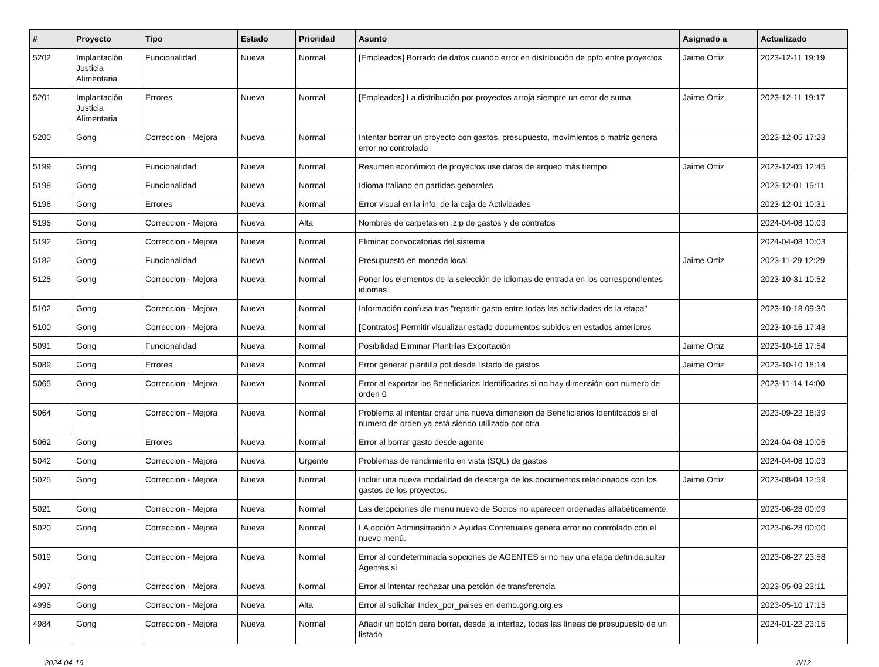| # | Proyecto | Tipo | Estado | Prioridad | Asunto | Asignado a | Actualizado |
| --- | --- | --- | --- | --- | --- | --- | --- |
| 5202 | Implantación Justicia Alimentaria | Funcionalidad | Nueva | Normal | [Empleados] Borrado de datos cuando error en distribución de ppto entre proyectos | Jaime Ortiz | 2023-12-11 19:19 |
| 5201 | Implantación Justicia Alimentaria | Errores | Nueva | Normal | [Empleados] La distribución por proyectos arroja siempre un error de suma | Jaime Ortiz | 2023-12-11 19:17 |
| 5200 | Gong | Correccion - Mejora | Nueva | Normal | Intentar borrar un proyecto con gastos, presupuesto, movimientos o matriz genera error no controlado | | 2023-12-05 17:23 |
| 5199 | Gong | Funcionalidad | Nueva | Normal | Resumen económico de proyectos use datos de arqueo más tiempo | Jaime Ortiz | 2023-12-05 12:45 |
| 5198 | Gong | Funcionalidad | Nueva | Normal | Idioma Italiano en partidas generales | | 2023-12-01 19:11 |
| 5196 | Gong | Errores | Nueva | Normal | Error visual en la info. de la caja de Actividades | | 2023-12-01 10:31 |
| 5195 | Gong | Correccion - Mejora | Nueva | Alta | Nombres de carpetas en .zip de gastos y de contratos | | 2024-04-08 10:03 |
| 5192 | Gong | Correccion - Mejora | Nueva | Normal | Eliminar convocatorias del sistema | | 2024-04-08 10:03 |
| 5182 | Gong | Funcionalidad | Nueva | Normal | Presupuesto en moneda local | Jaime Ortiz | 2023-11-29 12:29 |
| 5125 | Gong | Correccion - Mejora | Nueva | Normal | Poner los elementos de la selección de idiomas de entrada en los correspondientes idiomas | | 2023-10-31 10:52 |
| 5102 | Gong | Correccion - Mejora | Nueva | Normal | Información confusa tras "repartir gasto entre todas las actividades de la etapa" | | 2023-10-18 09:30 |
| 5100 | Gong | Correccion - Mejora | Nueva | Normal | [Contratos] Permitir visualizar estado documentos subidos en estados anteriores | | 2023-10-16 17:43 |
| 5091 | Gong | Funcionalidad | Nueva | Normal | Posibilidad Eliminar Plantillas Exportación | Jaime Ortiz | 2023-10-16 17:54 |
| 5089 | Gong | Errores | Nueva | Normal | Error generar plantilla pdf desde listado de gastos | Jaime Ortiz | 2023-10-10 18:14 |
| 5065 | Gong | Correccion - Mejora | Nueva | Normal | Error al exportar los Beneficiarios Identificados si no hay dimensión con numero de orden 0 | | 2023-11-14 14:00 |
| 5064 | Gong | Correccion - Mejora | Nueva | Normal | Problema al intentar crear una nueva dimension de Beneficiarios Identifcados si el numero de orden ya está siendo utilizado por otra | | 2023-09-22 18:39 |
| 5062 | Gong | Errores | Nueva | Normal | Error al borrar gasto desde agente | | 2024-04-08 10:05 |
| 5042 | Gong | Correccion - Mejora | Nueva | Urgente | Problemas de rendimiento en vista (SQL) de gastos | | 2024-04-08 10:03 |
| 5025 | Gong | Correccion - Mejora | Nueva | Normal | Incluir una nueva modalidad de descarga de los documentos relacionados con los gastos de los proyectos. | Jaime Ortiz | 2023-08-04 12:59 |
| 5021 | Gong | Correccion - Mejora | Nueva | Normal | Las delopciones dle menu nuevo de Socios no aparecen ordenadas alfabéticamente. | | 2023-06-28 00:09 |
| 5020 | Gong | Correccion - Mejora | Nueva | Normal | LA opción Adminsitración > Ayudas Contetuales genera error no controlado con el nuevo menú. | | 2023-06-28 00:00 |
| 5019 | Gong | Correccion - Mejora | Nueva | Normal | Error al condeterminada sopciones de AGENTES si no hay una etapa definida.sultar Agentes si | | 2023-06-27 23:58 |
| 4997 | Gong | Correccion - Mejora | Nueva | Normal | Error al intentar rechazar una petción de transferencia | | 2023-05-03 23:11 |
| 4996 | Gong | Correccion - Mejora | Nueva | Alta | Error al solicitar Index_por_paises en demo.gong.org.es | | 2023-05-10 17:15 |
| 4984 | Gong | Correccion - Mejora | Nueva | Normal | Añadir un botón para borrar, desde la interfaz, todas las líneas de presupuesto de un listado | | 2024-01-22 23:15 |
2024-04-19 2/12